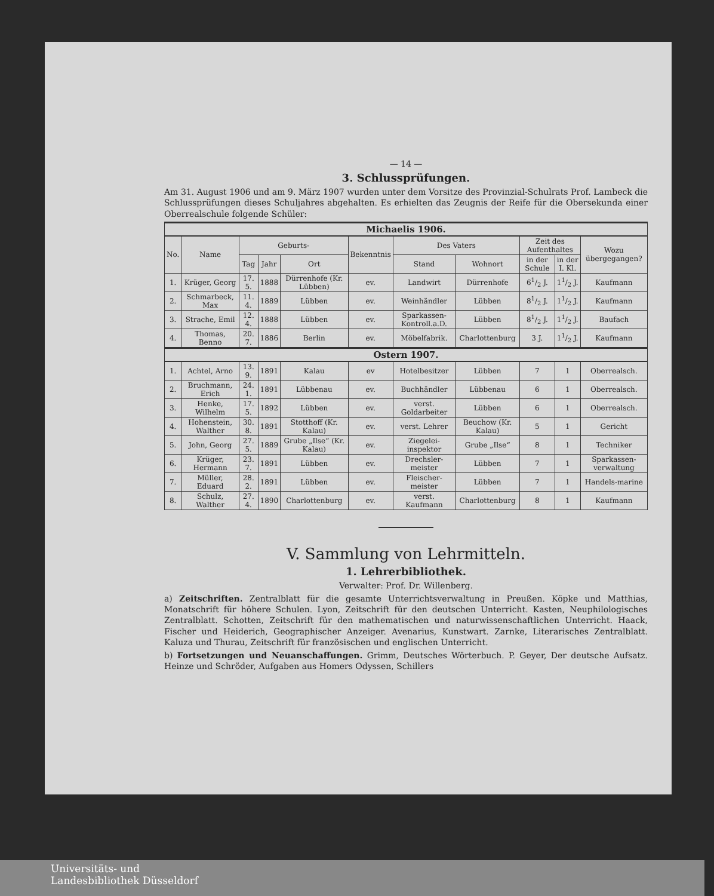— 14 —
3. Schlussprüfungen.
Am 31. August 1906 und am 9. März 1907 wurden unter dem Vorsitze des Provinzial-Schulrats Prof. Lambeck die Schlussprüfungen dieses Schuljahres abgehalten. Es erhielten das Zeugnis der Reife für die Obersekunda einer Oberrealschule folgende Schüler:
| Michaelis 1906. | | | | | | | | | | |
| No. | Name | Geburts- | | | Bekenntnis | Des Vaters | | Zeit des Aufenthaltes | | Wozu übergegangen? |
| | | Tag | Jahr | Ort | | Stand | Wohnort | in der Schule | in der I. Kl. | |
| 1. | Krüger, Georg | 17. 5. | 1888 | Dürrenhofe (Kr. Lübben) | ev. | Landwirt | Dürrenhofe | 61/2 J. | 11/2 J. | Kaufmann |
| 2. | Schmarbeck, Max | 11. 4. | 1889 | Lübben | ev. | Weinhändler | Lübben | 81/2 J. | 11/2 J. | Kaufmann |
| 3. | Strache, Emil | 12. 4. | 1888 | Lübben | ev. | Sparkassen-Kontroll.a.D. | Lübben | 81/2 J. | 11/2 J. | Baufach |
| 4. | Thomas, Benno | 20. 7. | 1886 | Berlin | ev. | Möbelfabrik. | Charlottenburg | 3 J. | 11/2 J. | Kaufmann |
| Ostern 1907. | | | | | | | | | | |
| 1. | Achtel, Arno | 13. 9. | 1891 | Kalau | ev | Hotelbesitzer | Lübben | 7 | 1 | Oberrealsch. |
| 2. | Bruchmann, Erich | 24. 1. | 1891 | Lübbenau | ev. | Buchhändler | Lübbenau | 6 | 1 | Oberrealsch. |
| 3. | Henke, Wilhelm | 17. 5. | 1892 | Lübben | ev. | verst. Goldarbeiter | Lübben | 6 | 1 | Oberrealsch. |
| 4. | Hohenstein, Walther | 30. 8. | 1891 | Stotthoff (Kr. Kalau) | ev. | verst. Lehrer | Beuchow (Kr. Kalau) | 5 | 1 | Gericht |
| 5. | John, Georg | 27. 5. | 1889 | Grube „Ilse“ (Kr. Kalau) | ev. | Ziegelei-inspektor | Grube „Ilse“ | 8 | 1 | Techniker |
| 6. | Krüger, Hermann | 23. 7. | 1891 | Lübben | ev. | Drechsler-meister | Lübben | 7 | 1 | Sparkassen-verwaltung |
| 7. | Müller, Eduard | 28. 2. | 1891 | Lübben | ev. | Fleischer-meister | Lübben | 7 | 1 | Handels-marine |
| 8. | Schulz, Walther | 27. 4. | 1890 | Charlottenburg | ev. | verst. Kaufmann | Charlottenburg | 8 | 1 | Kaufmann |
V. Sammlung von Lehrmitteln.
1. Lehrerbibliothek.
Verwalter: Prof. Dr. Willenberg.
a) Zeitschriften. Zentralblatt für die gesamte Unterrichtsverwaltung in Preußen. Köpke und Matthias, Monatschrift für höhere Schulen. Lyon, Zeitschrift für den deutschen Unterricht. Kasten, Neuphilologisches Zentralblatt. Schotten, Zeitschrift für den mathematischen und naturwissenschaftlichen Unterricht. Haack, Fischer und Heiderich, Geographischer Anzeiger. Avenarius, Kunstwart. Zarnke, Literarisches Zentralblatt. Kaluza und Thurau, Zeitschrift für französischen und englischen Unterricht.
b) Fortsetzungen und Neuanschaffungen. Grimm, Deutsches Wörterbuch. P. Geyer, Der deutsche Aufsatz. Heinze und Schröder, Aufgaben aus Homers Odyssen, Schillers
Universitäts- und
Landesbibliothek Düsseldorf